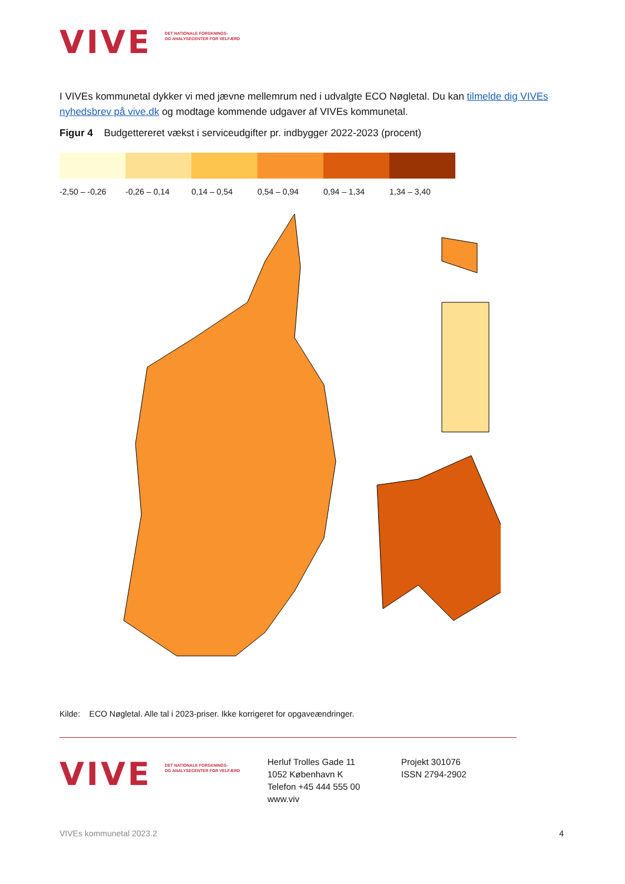VIVE DET NATIONALE FORSKNINGS-
OG ANALYSECENTER FOR VELFÆRD
I VIVEs kommunetal dykker vi med jævne mellemrum ned i udvalgte ECO Nøgletal. Du kan tilmelde dig VIVEs nyhedsbrev på vive.dk og modtage kommende udgaver af VIVEs kommunetal.
Figur 4 Budgettereret vækst i serviceudgifter pr. indbygger 2022-2023 (procent)
-2,50 – -0,26 -0,26 – 0,14 0,14 – 0,54 0,54 – 0,94 0,94 – 1,34 1,34 – 3,40
Kilde: ECO Nøgletal. Alle tal i 2023-priser. Ikke korrigeret for opgaveændringer.
VIVE DET NATIONALE FORSKNINGS-
OG ANALYSECENTER FOR VELFÆRD
Herluf Trolles Gade 11
1052 København K
Telefon +45 444 555 00
www.viv
Projekt 301076
ISSN 2794-2902
VIVEs kommunetal 2023.2 4